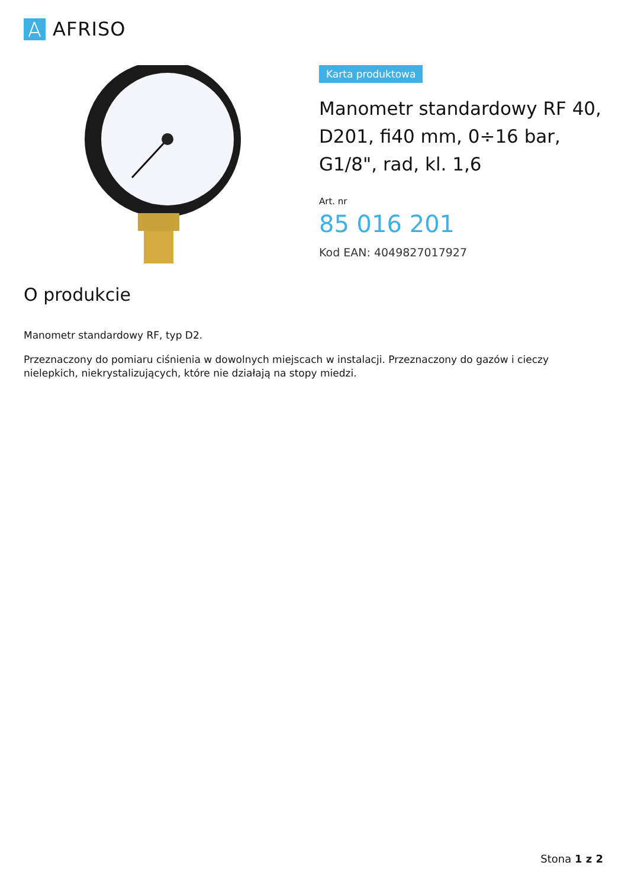AFRISO
Karta produktowa
Manometr standardowy RF 40, D201, fi40 mm, 0÷16 bar, G1/8", rad, kl. 1,6
Art. nr
85 016 201
Kod EAN: 4049827017927
O produkcie
Manometr standardowy RF, typ D2.
Przeznaczony do pomiaru ciśnienia w dowolnych miejscach w instalacji. Przeznaczony do gazów i cieczy nielepkich, niekrystalizujących, które nie działają na stopy miedzi.
Stona 1 z 2